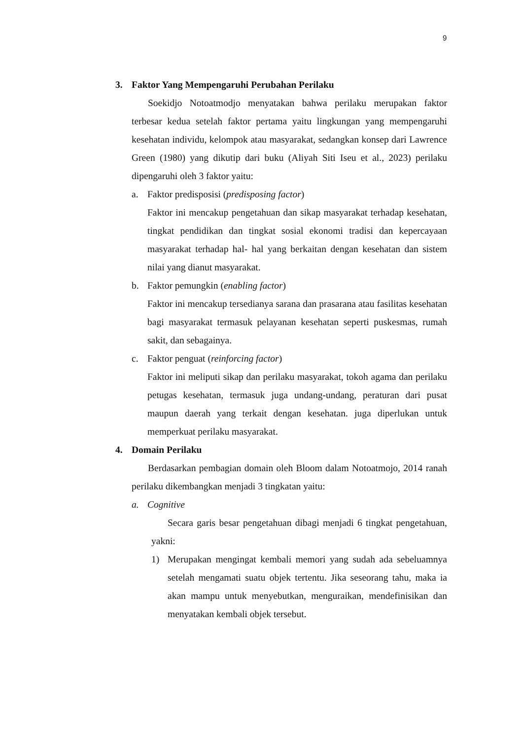9
3. Faktor Yang Mempengaruhi Perubahan Perilaku
Soekidjo Notoatmodjo menyatakan bahwa perilaku merupakan faktor terbesar kedua setelah faktor pertama yaitu lingkungan yang mempengaruhi kesehatan individu, kelompok atau masyarakat, sedangkan konsep dari Lawrence Green (1980) yang dikutip dari buku (Aliyah Siti Iseu et al., 2023) perilaku dipengaruhi oleh 3 faktor yaitu:
a. Faktor predisposisi (predisposing factor)
Faktor ini mencakup pengetahuan dan sikap masyarakat terhadap kesehatan, tingkat pendidikan dan tingkat sosial ekonomi tradisi dan kepercayaan masyarakat terhadap hal- hal yang berkaitan dengan kesehatan dan sistem nilai yang dianut masyarakat.
b. Faktor pemungkin (enabling factor)
Faktor ini mencakup tersedianya sarana dan prasarana atau fasilitas kesehatan bagi masyarakat termasuk pelayanan kesehatan seperti puskesmas, rumah sakit, dan sebagainya.
c. Faktor penguat (reinforcing factor)
Faktor ini meliputi sikap dan perilaku masyarakat, tokoh agama dan perilaku petugas kesehatan, termasuk juga undang-undang, peraturan dari pusat maupun daerah yang terkait dengan kesehatan. juga diperlukan untuk memperkuat perilaku masyarakat.
4. Domain Perilaku
Berdasarkan pembagian domain oleh Bloom dalam Notoatmojo, 2014 ranah perilaku dikembangkan menjadi 3 tingkatan yaitu:
a. Cognitive
Secara garis besar pengetahuan dibagi menjadi 6 tingkat pengetahuan, yakni:
1) Merupakan mengingat kembali memori yang sudah ada sebeluamnya setelah mengamati suatu objek tertentu. Jika seseorang tahu, maka ia akan mampu untuk menyebutkan, menguraikan, mendefinisikan dan menyatakan kembali objek tersebut.